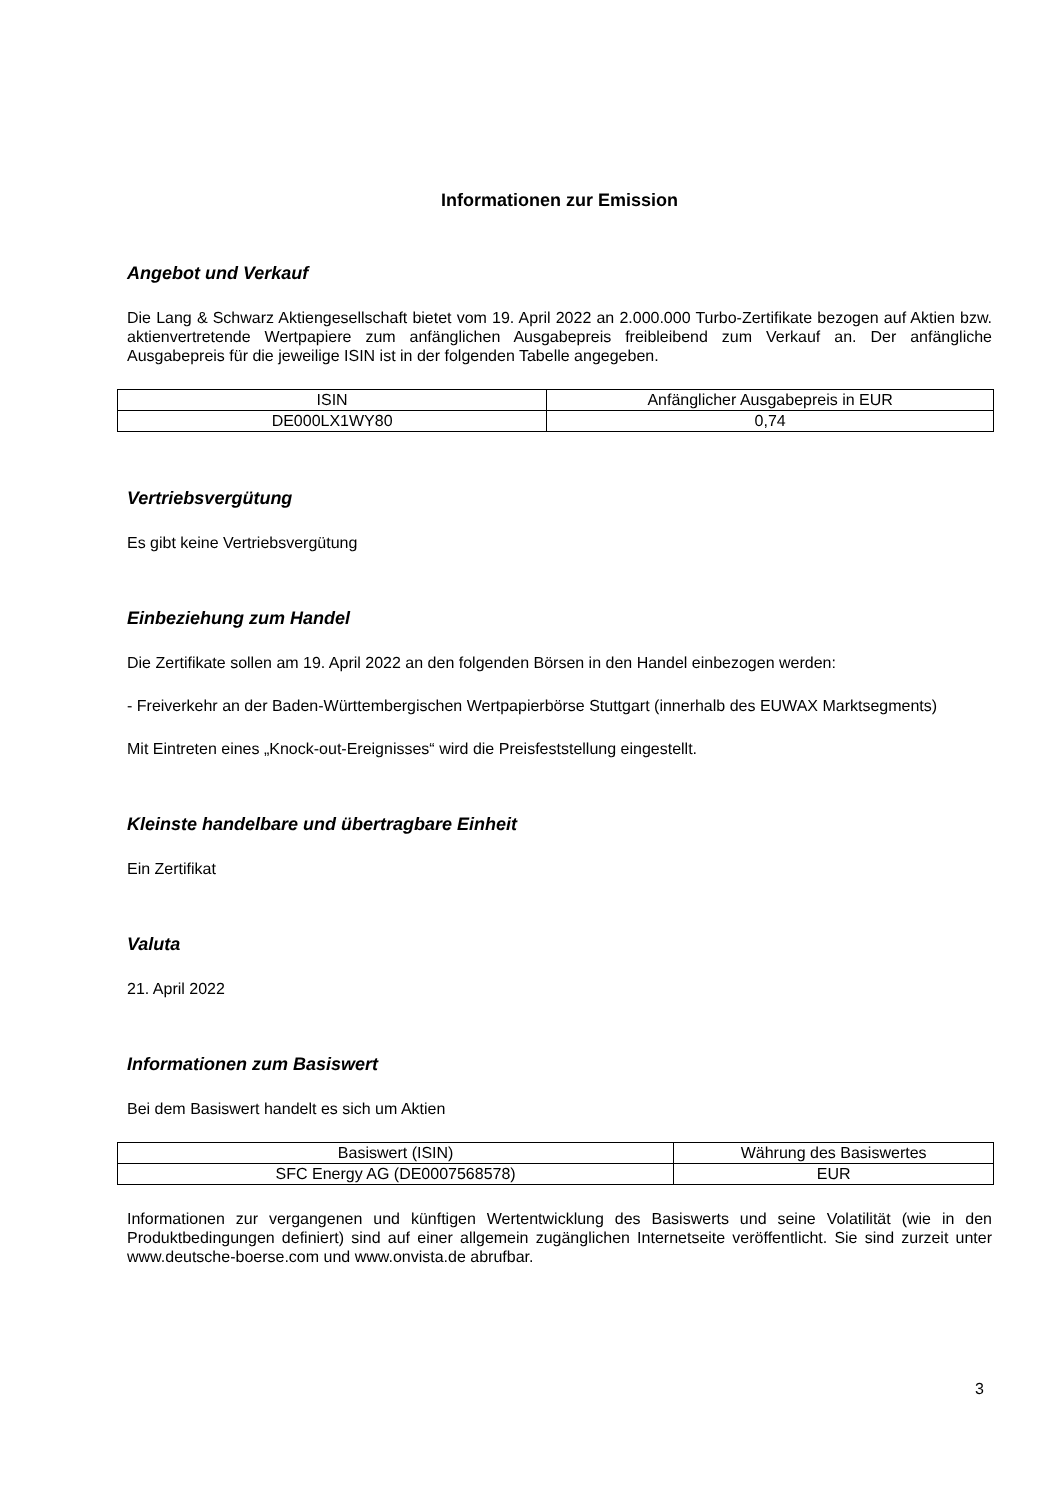Informationen zur Emission
Angebot und Verkauf
Die Lang & Schwarz Aktiengesellschaft bietet vom 19. April 2022 an 2.000.000 Turbo-Zertifikate bezogen auf Aktien bzw. aktienvertretende Wertpapiere zum anfänglichen Ausgabepreis freibleibend zum Verkauf an. Der anfängliche Ausgabepreis für die jeweilige ISIN ist in der folgenden Tabelle angegeben.
| ISIN | Anfänglicher Ausgabepreis in EUR |
| DE000LX1WY80 | 0,74 |
Vertriebsvergütung
Es gibt keine Vertriebsvergütung
Einbeziehung zum Handel
Die Zertifikate sollen am 19. April 2022 an den folgenden Börsen in den Handel einbezogen werden:
- Freiverkehr an der Baden-Württembergischen Wertpapierbörse Stuttgart (innerhalb des EUWAX Marktsegments)
Mit Eintreten eines „Knock-out-Ereignisses“ wird die Preisfeststellung eingestellt.
Kleinste handelbare und übertragbare Einheit
Ein Zertifikat
Valuta
21. April 2022
Informationen zum Basiswert
Bei dem Basiswert handelt es sich um Aktien
| Basiswert (ISIN) | Währung des Basiswertes |
| SFC Energy AG (DE0007568578) | EUR |
Informationen zur vergangenen und künftigen Wertentwicklung des Basiswerts und seine Volatilität (wie in den Produktbedingungen definiert) sind auf einer allgemein zugänglichen Internetseite veröffentlicht. Sie sind zurzeit unter www.deutsche-boerse.com und www.onvista.de abrufbar.
3